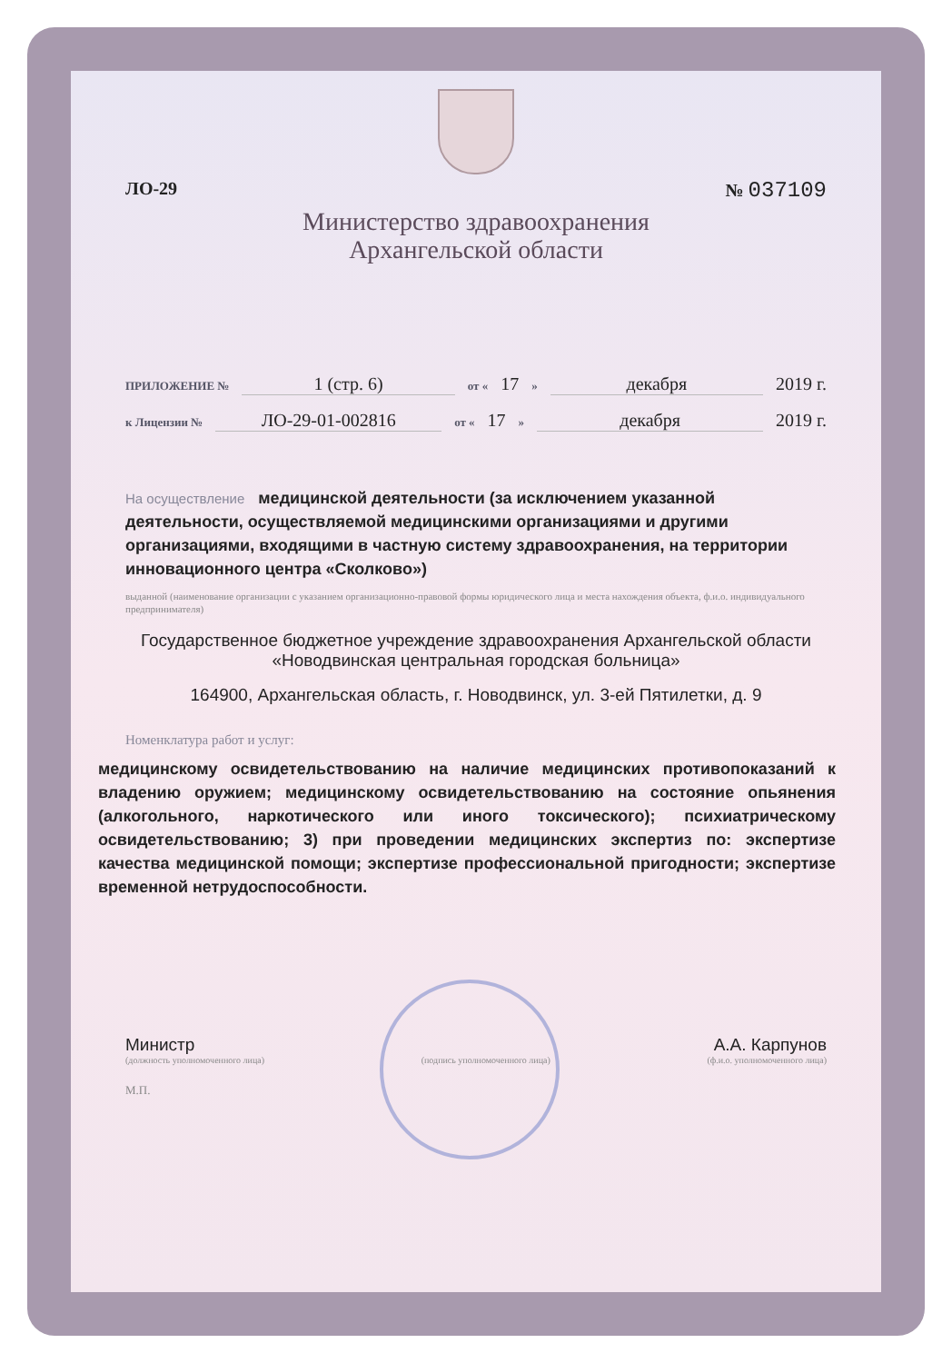ЛО-29 № 037109
Министерство здравоохранения
Архангельской области
ПРИЛОЖЕНИЕ № 1 (стр. 6) от « 17 » декабря 2019 г.
к Лицензии № ЛО-29-01-002816 от « 17 » декабря 2019 г.
На осуществление медицинской деятельности (за исключением указанной деятельности, осуществляемой медицинскими организациями и другими организациями, входящими в частную систему здравоохранения, на территории инновационного центра «Сколково»)
выданной (наименование организации с указанием организационно-правовой формы юридического лица и места нахождения объекта, ф.и.о. индивидуального предпринимателя)
Государственное бюджетное учреждение здравоохранения Архангельской области «Новодвинская центральная городская больница»
164900, Архангельская область, г. Новодвинск, ул. 3-ей Пятилетки, д. 9
Номенклатура работ и услуг:
медицинскому освидетельствованию на наличие медицинских противопоказаний к владению оружием; медицинскому освидетельствованию на состояние опьянения (алкогольного, наркотического или иного токсического); психиатрическому освидетельствованию; 3) при проведении медицинских экспертиз по: экспертизе качества медицинской помощи; экспертизе профессиональной пригодности; экспертизе временной нетрудоспособности.
Министр А.А. Карпунов
(должность уполномоченного лица) (подпись уполномоченного лица) (ф.и.о. уполномоченного лица)
М.П.